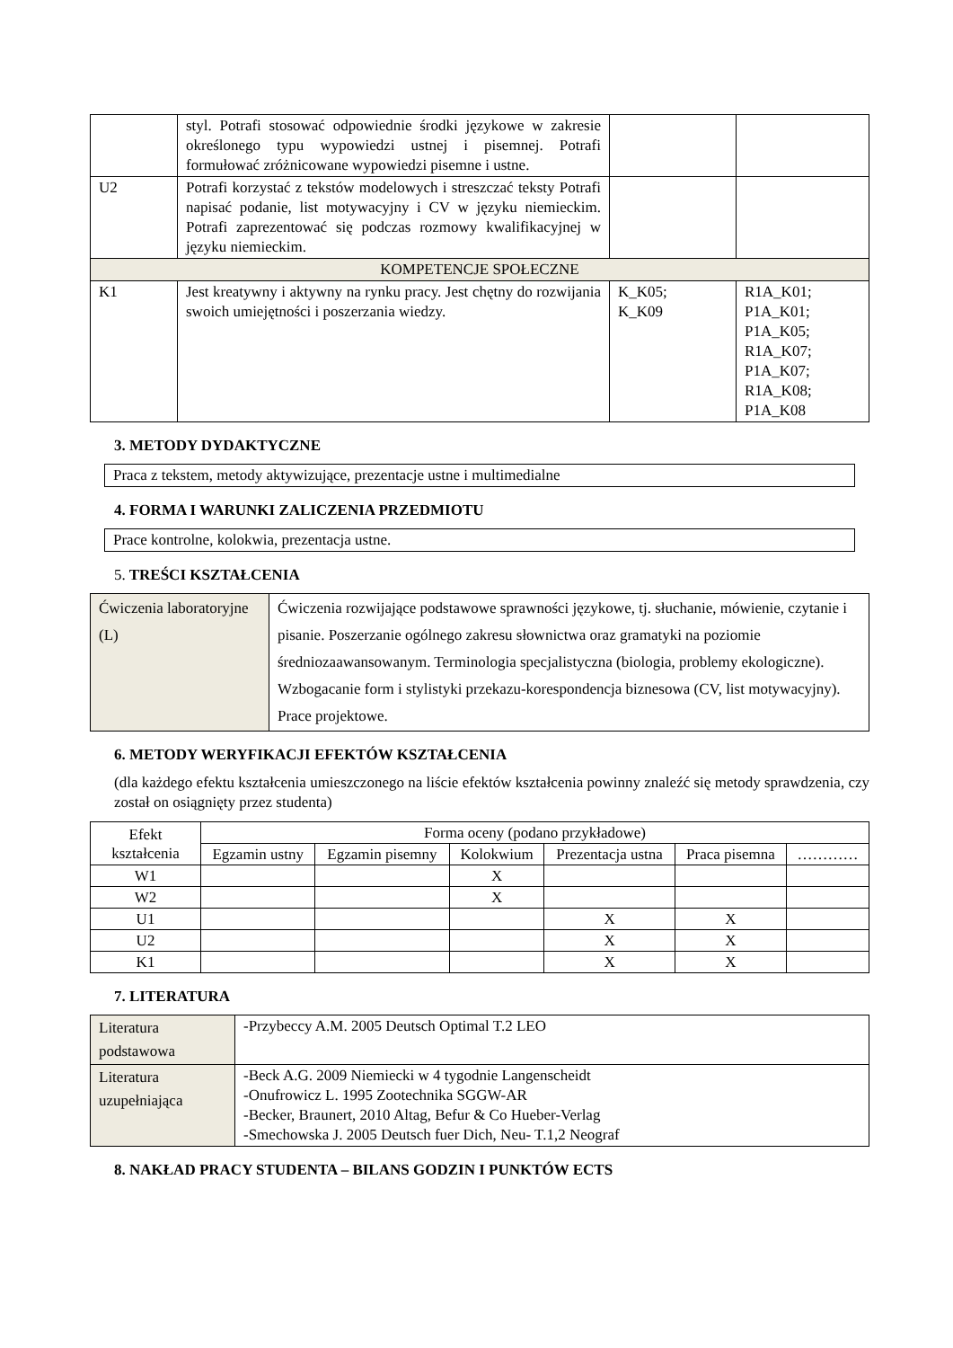| | styl. Potrafi stosować odpowiednie środki językowe w zakresie określonego typu wypowiedzi ustnej i pisemnej. Potrafi formułować zróżnicowane wypowiedzi pisemne i ustne. | | |
| U2 | Potrafi korzystać z tekstów modelowych i streszczać teksty Potrafi napisać podanie, list motywacyjny i CV w języku niemieckim. Potrafi zaprezentować się podczas rozmowy kwalifikacyjnej w języku niemieckim. | | |
| KOMPETENCJE SPOŁECZNE | | | |
| K1 | Jest kreatywny i aktywny na rynku pracy. Jest chętny do rozwijania swoich umiejętności i poszerzania wiedzy. | K_K05; K_K09 | R1A_K01; P1A_K01; P1A_K05; R1A_K07; P1A_K07; R1A_K08; P1A_K08 |
3. METODY DYDAKTYCZNE
Praca z tekstem, metody aktywizujące, prezentacje ustne i multimedialne
4. FORMA I WARUNKI ZALICZENIA PRZEDMIOTU
Prace kontrolne, kolokwia, prezentacja ustne.
5. TREŚCI KSZTAŁCENIA
| Ćwiczenia laboratoryjne (L) | Ćwiczenia rozwijające podstawowe sprawności językowe, tj. słuchanie, mówienie, czytanie i pisanie. Poszerzanie ogólnego zakresu słownictwa oraz gramatyki na poziomie średniozaawansowanym. Terminologia specjalistyczna (biologia, problemy ekologiczne). Wzbogacanie form i stylistyki przekazu-korespondencja biznesowa (CV, list motywacyjny). Prace projektowe. |
6. METODY WERYFIKACJI EFEKTÓW KSZTAŁCENIA
(dla każdego efektu kształcenia umieszczonego na liście efektów kształcenia powinny znaleźć się metody sprawdzenia, czy został on osiągnięty przez studenta)
| Efekt kształcenia | Forma oceny (podano przykładowe) | | | | | |
| --- | --- | --- | --- | --- | --- | --- |
| | Egzamin ustny | Egzamin pisemny | Kolokwium | Prezentacja ustna | Praca pisemna | ………… |
| W1 | | | X | | | |
| W2 | | | X | | | |
| U1 | | | | X | X | |
| U2 | | | | X | X | |
| K1 | | | | X | X | |
7. LITERATURA
| Literatura podstawowa | -Przybeccy A.M. 2005 Deutsch Optimal T.2 LEO |
| Literatura uzupełniająca | -Beck A.G. 2009 Niemiecki w 4 tygodnie Langenscheidt -Onufrowicz L. 1995 Zootechnika SGGW-AR -Becker, Braunert, 2010 Altag, Befur & Co Hueber-Verlag -Smechowska J. 2005 Deutsch fuer Dich, Neu- T.1,2 Neograf |
8. NAKŁAD PRACY STUDENTA – BILANS GODZIN I PUNKTÓW ECTS